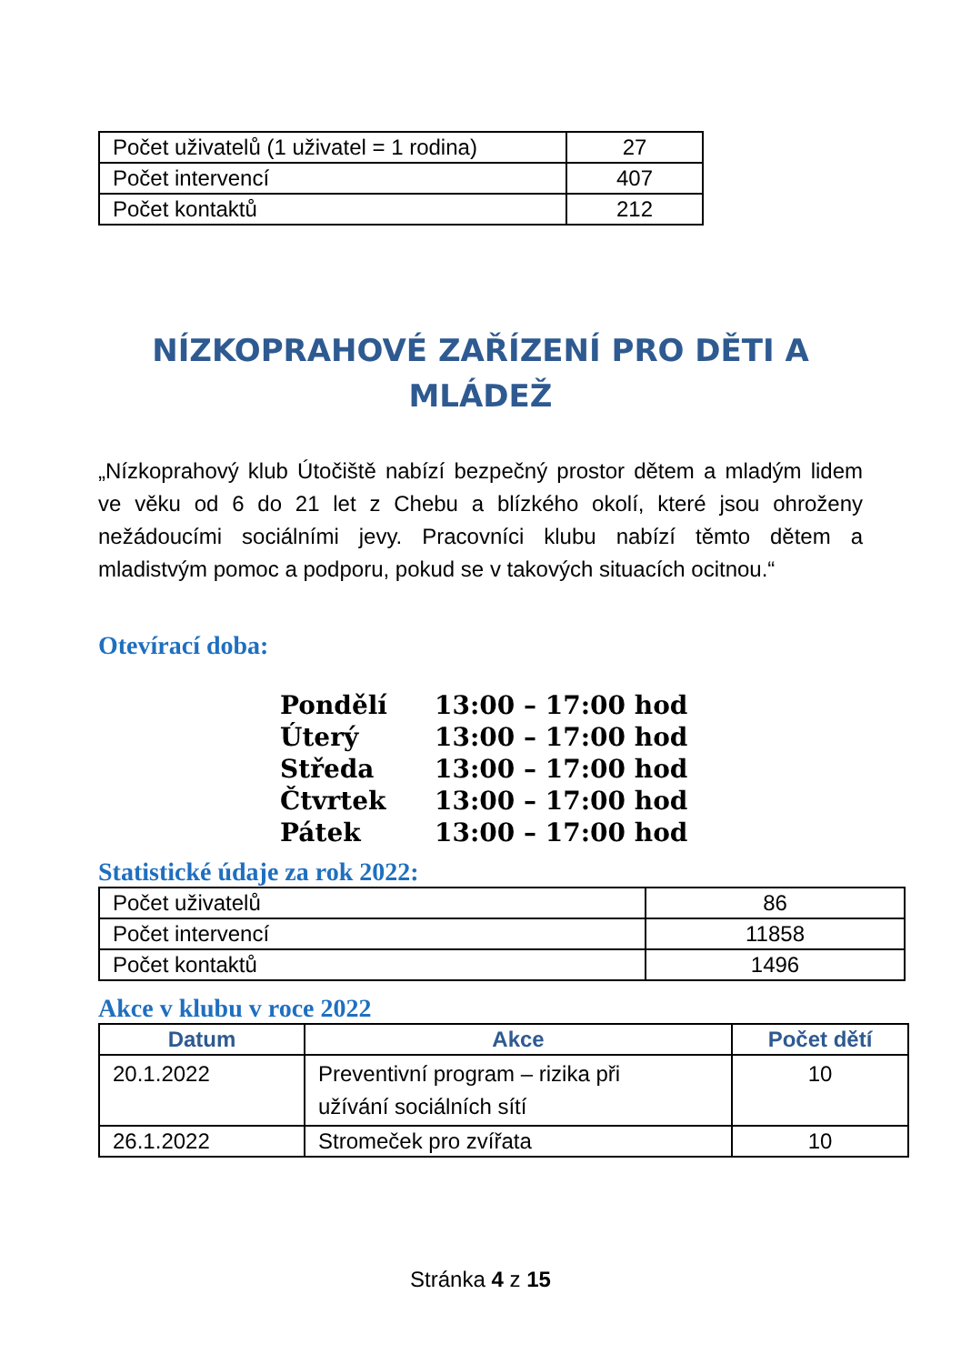| Počet uživatelů (1 uživatel = 1 rodina) | 27 |
| Počet intervencí | 407 |
| Počet kontaktů | 212 |
NÍZKOPRAHOVÉ ZAŘÍZENÍ PRO DĚTI A
MLÁDEŽ
„Nízkoprahový klub Útočiště nabízí bezpečný prostor dětem a mladým lidem ve věku od 6 do 21 let z Chebu a blízkého okolí, které jsou ohroženy nežádoucími sociálními jevy. Pracovníci klubu nabízí těmto dětem a mladistvým pomoc a podporu, pokud se v takových situacích ocitnou.“
Otevírací doba:
Pondělí 13:00 – 17:00 hod
Úterý 13:00 – 17:00 hod
Středa 13:00 – 17:00 hod
Čtvrtek 13:00 – 17:00 hod
Pátek 13:00 – 17:00 hod
Statistické údaje za rok 2022:
| Počet uživatelů | 86 |
| Počet intervencí | 11858 |
| Počet kontaktů | 1496 |
Akce v klubu v roce 2022
| Datum | Akce | Počet dětí |
| --- | --- | --- |
| 20.1.2022 | Preventivní program – rizika při užívání sociálních sítí | 10 |
| 26.1.2022 | Stromeček pro zvířata | 10 |
Stránka 4 z 15